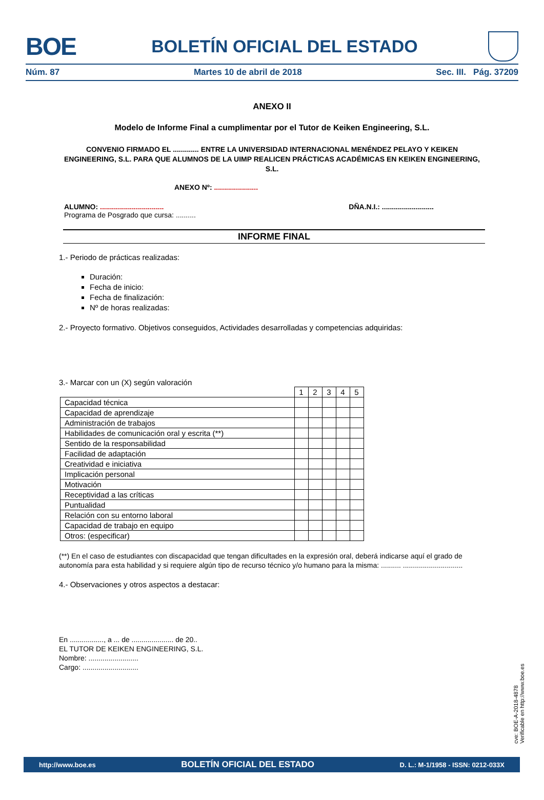BOE
BOLETÍN OFICIAL DEL ESTADO
Núm. 87 Martes 10 de abril de 2018 Sec. III. Pág. 37209
ANEXO II
Modelo de Informe Final a cumplimentar por el Tutor de Keiken Engineering, S.L.
CONVENIO FIRMADO EL ............. ENTRE LA UNIVERSIDAD INTERNACIONAL MENÉNDEZ PELAYO Y KEIKEN ENGINEERING, S.L. PARA QUE ALUMNOS DE LA UIMP REALICEN PRÁCTICAS ACADÉMICAS EN KEIKEN ENGINEERING, S.L.
ANEXO Nº: ......................
ALUMNO: ................................ DÑA.N.I.: ..........................
Programa de Posgrado que cursa: ..........
INFORME FINAL
1.- Periodo de prácticas realizadas:
Duración:
Fecha de inicio:
Fecha de finalización:
Nº de horas realizadas:
2.- Proyecto formativo. Objetivos conseguidos, Actividades desarrolladas y competencias adquiridas:
3.- Marcar con un (X) según valoración
| | 1 | 2 | 3 | 4 | 5 |
| Capacidad técnica | | | | | |
| Capacidad de aprendizaje | | | | | |
| Administración de trabajos | | | | | |
| Habilidades de comunicación oral y escrita (**) | | | | | |
| Sentido de la responsabilidad | | | | | |
| Facilidad de adaptación | | | | | |
| Creatividad e iniciativa | | | | | |
| Implicación personal | | | | | |
| Motivación | | | | | |
| Receptividad a las críticas | | | | | |
| Puntualidad | | | | | |
| Relación con su entorno laboral | | | | | |
| Capacidad de trabajo en equipo | | | | | |
| Otros: (especificar) | | | | | |
(**) En el caso de estudiantes con discapacidad que tengan dificultades en la expresión oral, deberá indicarse aquí el grado de autonomía para esta habilidad y si requiere algún tipo de recurso técnico y/o humano para la misma: .......... ..............................
4.- Observaciones y otros aspectos a destacar:
En ................., a ... de ..................... de 20..
EL TUTOR DE KEIKEN ENGINEERING, S.L.
Nombre: .........................
Cargo: ............................
cve: BOE-A-2018-4878
Verificable en http://www.boe.es
http://www.boe.es BOLETÍN OFICIAL DEL ESTADO D. L.: M-1/1958 - ISSN: 0212-033X